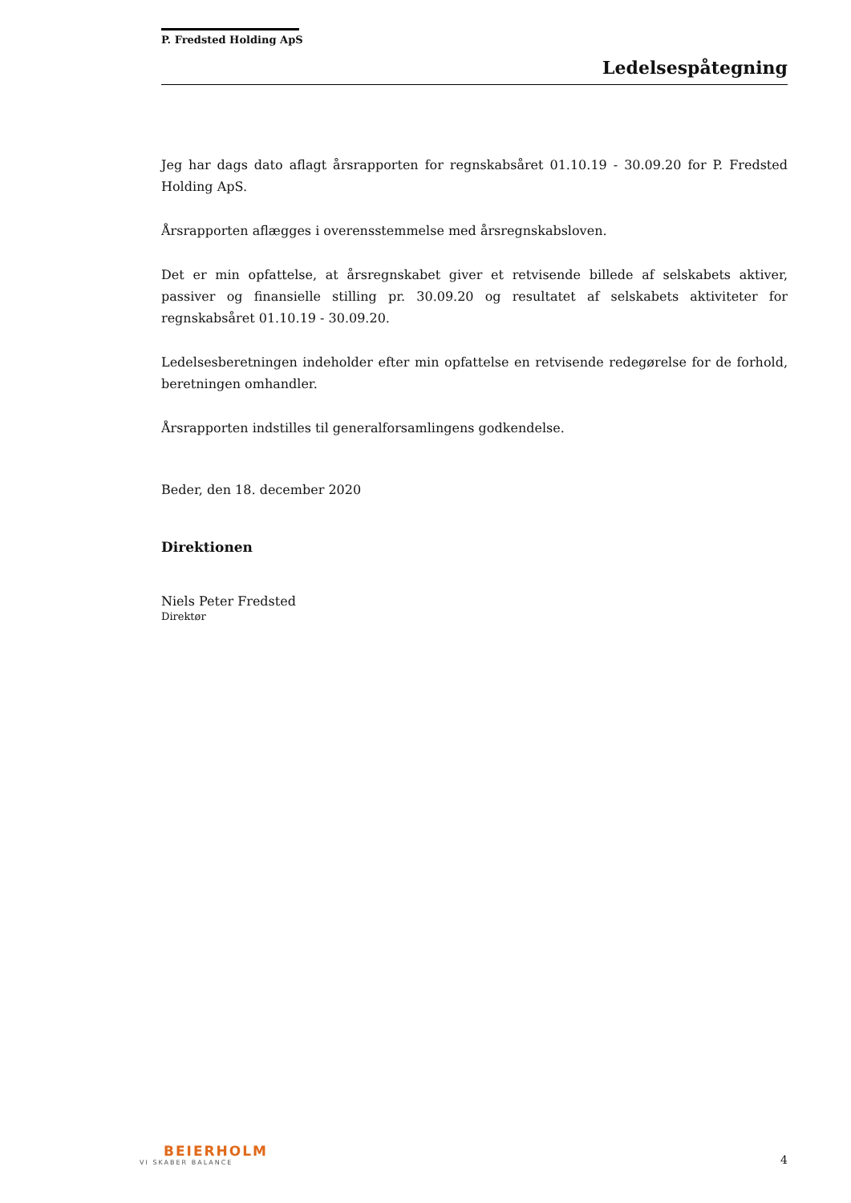P. Fredsted Holding ApS
Ledelsespåtegning
Jeg har dags dato aflagt årsrapporten for regnskabsåret 01.10.19 - 30.09.20 for P. Fredsted Holding ApS.
Årsrapporten aflægges i overensstemmelse med årsregnskabsloven.
Det er min opfattelse, at årsregnskabet giver et retvisende billede af selskabets aktiver, passiver og finansielle stilling pr. 30.09.20 og resultatet af selskabets aktiviteter for regnskabsåret 01.10.19 - 30.09.20.
Ledelsesberetningen indeholder efter min opfattelse en retvisende redegørelse for de forhold, beretningen omhandler.
Årsrapporten indstilles til generalforsamlingens godkendelse.
Beder, den 18. december 2020
Direktionen
Niels Peter Fredsted
Direktør
BEIERHOLM
VI SKABER BALANCE
4